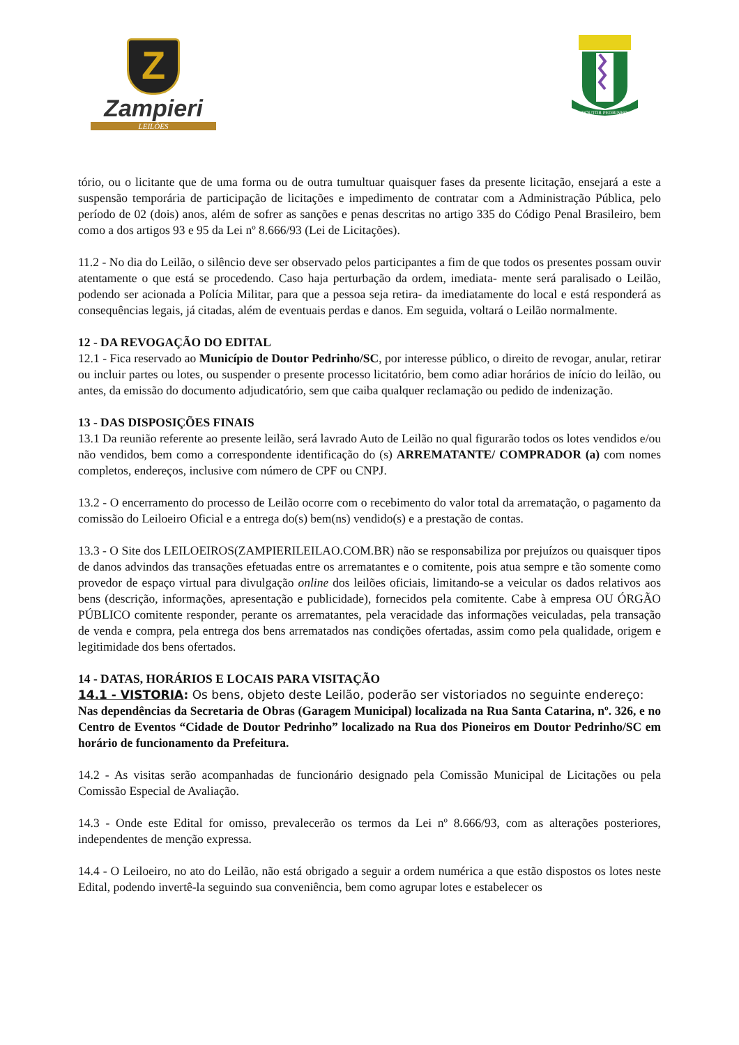Z
Zampieri
LEILÕES
DOUTOR PEDRINHO
tório, ou o licitante que de uma forma ou de outra tumultuar quaisquer fases da presente licitação, ensejará a este a suspensão temporária de participação de licitações e impedimento de contratar com a Administração Pública, pelo período de 02 (dois) anos, além de sofrer as sanções e penas descritas no artigo 335 do Código Penal Brasileiro, bem como a dos artigos 93 e 95 da Lei nº 8.666/93 (Lei de Licitações).
11.2 - No dia do Leilão, o silêncio deve ser observado pelos participantes a fim de que todos os presentes possam ouvir atentamente o que está se procedendo. Caso haja perturbação da ordem, imediata- mente será paralisado o Leilão, podendo ser acionada a Polícia Militar, para que a pessoa seja retira- da imediatamente do local e está responderá as consequências legais, já citadas, além de eventuais perdas e danos. Em seguida, voltará o Leilão normalmente.
12 - DA REVOGAÇÃO DO EDITAL
12.1 - Fica reservado ao Município de Doutor Pedrinho/SC, por interesse público, o direito de revogar, anular, retirar ou incluir partes ou lotes, ou suspender o presente processo licitatório, bem como adiar horários de início do leilão, ou antes, da emissão do documento adjudicatório, sem que caiba qualquer reclamação ou pedido de indenização.
13 - DAS DISPOSIÇÕES FINAIS
13.1 Da reunião referente ao presente leilão, será lavrado Auto de Leilão no qual figurarão todos os lotes vendidos e/ou não vendidos, bem como a correspondente identificação do (s) ARREMATANTE/ COMPRADOR (a) com nomes completos, endereços, inclusive com número de CPF ou CNPJ.
13.2 - O encerramento do processo de Leilão ocorre com o recebimento do valor total da arrematação, o pagamento da comissão do Leiloeiro Oficial e a entrega do(s) bem(ns) vendido(s) e a prestação de contas.
13.3 - O Site dos LEILOEIROS(ZAMPIERILEILAO.COM.BR) não se responsabiliza por prejuízos ou quaisquer tipos de danos advindos das transações efetuadas entre os arrematantes e o comitente, pois atua sempre e tão somente como provedor de espaço virtual para divulgação online dos leilões oficiais, limitando-se a veicular os dados relativos aos bens (descrição, informações, apresentação e publicidade), fornecidos pela comitente. Cabe à empresa OU ÓRGÃO PÚBLICO comitente responder, perante os arrematantes, pela veracidade das informações veiculadas, pela transação de venda e compra, pela entrega dos bens arrematados nas condições ofertadas, assim como pela qualidade, origem e legitimidade dos bens ofertados.
14 - DATAS, HORÁRIOS E LOCAIS PARA VISITAÇÃO
14.1 - VISTORIA: Os bens, objeto deste Leilão, poderão ser vistoriados no seguinte endereço:
Nas dependências da Secretaria de Obras (Garagem Municipal) localizada na Rua Santa Catarina, nº. 326, e no Centro de Eventos “Cidade de Doutor Pedrinho” localizado na Rua dos Pioneiros em Doutor Pedrinho/SC em horário de funcionamento da Prefeitura.
14.2 - As visitas serão acompanhadas de funcionário designado pela Comissão Municipal de Licitações ou pela Comissão Especial de Avaliação.
14.3 - Onde este Edital for omisso, prevalecerão os termos da Lei nº 8.666/93, com as alterações posteriores, independentes de menção expressa.
14.4 - O Leiloeiro, no ato do Leilão, não está obrigado a seguir a ordem numérica a que estão dispostos os lotes neste Edital, podendo invertê-la seguindo sua conveniência, bem como agrupar lotes e estabelecer os